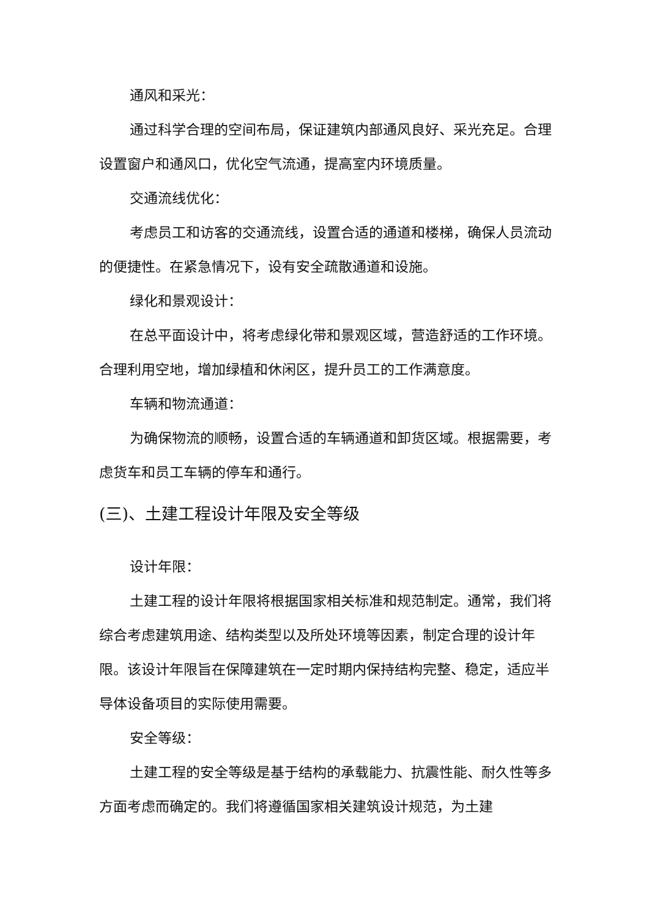通风和采光：
通过科学合理的空间布局，保证建筑内部通风良好、采光充足。合理设置窗户和通风口，优化空气流通，提高室内环境质量。
交通流线优化：
考虑员工和访客的交通流线，设置合适的通道和楼梯，确保人员流动的便捷性。在紧急情况下，设有安全疏散通道和设施。
绿化和景观设计：
在总平面设计中，将考虑绿化带和景观区域，营造舒适的工作环境。合理利用空地，增加绿植和休闲区，提升员工的工作满意度。
车辆和物流通道：
为确保物流的顺畅，设置合适的车辆通道和卸货区域。根据需要，考虑货车和员工车辆的停车和通行。
(三)、土建工程设计年限及安全等级
设计年限：
土建工程的设计年限将根据国家相关标准和规范制定。通常，我们将综合考虑建筑用途、结构类型以及所处环境等因素，制定合理的设计年限。该设计年限旨在保障建筑在一定时期内保持结构完整、稳定，适应半导体设备项目的实际使用需要。
安全等级：
土建工程的安全等级是基于结构的承载能力、抗震性能、耐久性等多方面考虑而确定的。我们将遵循国家相关建筑设计规范，为土建